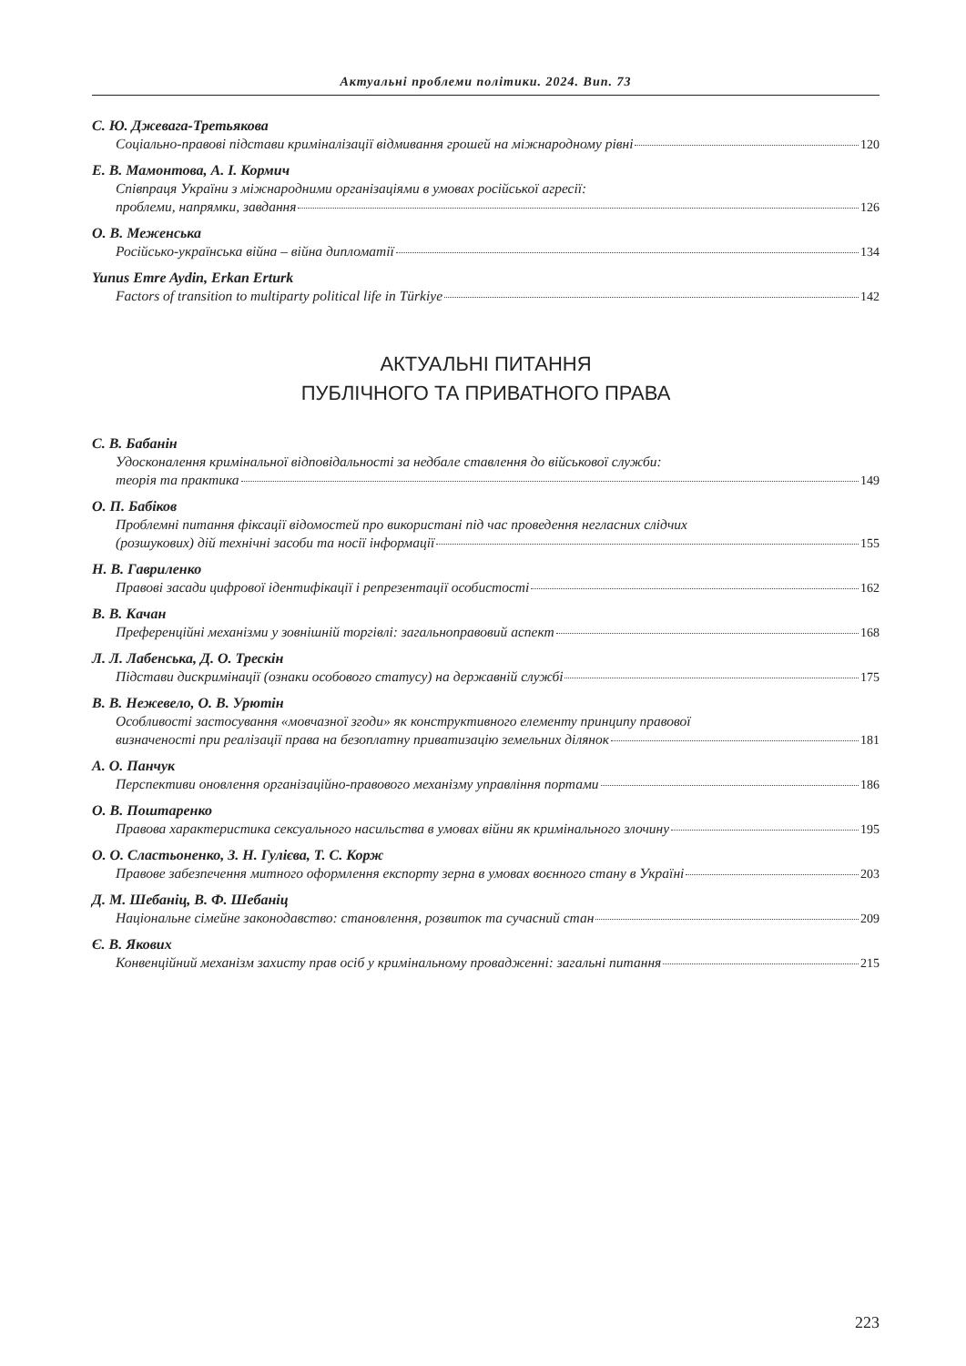Актуальні проблеми політики. 2024. Вип. 73
С. Ю. Джевага-Третьякова
Соціально-правові підстави криміналізації відмивання грошей на міжнародному рівні 120
Е. В. Мамонтова, А. І. Кормич
Співпраця України з міжнародними організаціями в умовах російської агресії:
проблеми, напрямки, завдання 126
О. В. Меженська
Російсько-українська війна – війна дипломатії 134
Yunus Emre Aydin, Erkan Erturk
Factors of transition to multiparty political life in Türkiye 142
АКТУАЛЬНІ ПИТАННЯ
ПУБЛІЧНОГО ТА ПРИВАТНОГО ПРАВА
С. В. Бабанін
Удосконалення кримінальної відповідальності за недбале ставлення до військової служби:
теорія та практика 149
О. П. Бабіков
Проблемні питання фіксації відомостей про використані під час проведення негласних слідчих
(розшукових) дій технічні засоби та носії інформації 155
Н. В. Гавриленко
Правові засади цифрової ідентифікації і репрезентації особистості 162
В. В. Качан
Преференційні механізми у зовнішній торгівлі: загальноправовий аспект 168
Л. Л. Лабенська, Д. О. Трескін
Підстави дискримінації (ознаки особового статусу) на державній службі 175
В. В. Нежевело, О. В. Урютін
Особливості застосування «мовчазної згоди» як конструктивного елементу принципу правової
визначеності при реалізації права на безоплатну приватизацію земельних ділянок 181
А. О. Панчук
Перспективи оновлення організаційно-правового механізму управління портами 186
О. В. Поштаренко
Правова характеристика сексуального насильства в умовах війни як кримінального злочину 195
О. О. Сластьоненко, З. Н. Гулієва, Т. С. Корж
Правове забезпечення митного оформлення експорту зерна в умовах воєнного стану в Україні 203
Д. М. Шебаніц, В. Ф. Шебаніц
Національне сімейне законодавство: становлення, розвиток та сучасний стан 209
Є. В. Якових
Конвенційний механізм захисту прав осіб у кримінальному провадженні: загальні питання 215
223